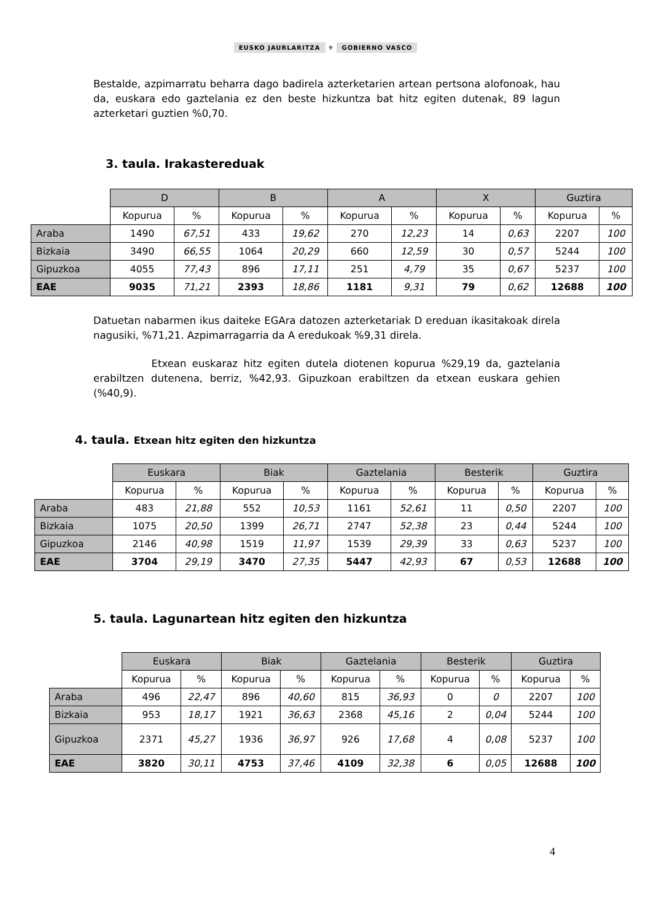EUSKO JAURLARITZA ⚜ GOBIERNO VASCO
Bestalde, azpimarratu beharra dago badirela azterketarien artean pertsona alofonoak, hau da, euskara edo gaztelania ez den beste hizkuntza bat hitz egiten dutenak, 89 lagun azterketari guztien %0,70.
3. taula. Irakastereduak
| | D | | B | | A | | X | | Guztira | |
| | Kopurua | % | Kopurua | % | Kopurua | % | Kopurua | % | Kopurua | % |
| Araba | 1490 | 67,51 | 433 | 19,62 | 270 | 12,23 | 14 | 0,63 | 2207 | 100 |
| Bizkaia | 3490 | 66,55 | 1064 | 20,29 | 660 | 12,59 | 30 | 0,57 | 5244 | 100 |
| Gipuzkoa | 4055 | 77,43 | 896 | 17,11 | 251 | 4,79 | 35 | 0,67 | 5237 | 100 |
| EAE | 9035 | 71,21 | 2393 | 18,86 | 1181 | 9,31 | 79 | 0,62 | 12688 | 100 |
Datuetan nabarmen ikus daiteke EGAra datozen azterketariak D ereduan ikasitakoak direla nagusiki, %71,21. Azpimarragarria da A eredukoak %9,31 direla.
Etxean euskaraz hitz egiten dutela diotenen kopurua %29,19 da, gaztelania erabiltzen dutenena, berriz, %42,93. Gipuzkoan erabiltzen da etxean euskara gehien (%40,9).
4. taula. Etxean hitz egiten den hizkuntza
| | Euskara | | Biak | | Gaztelania | | Besterik | | Guztira | |
| | Kopurua | % | Kopurua | % | Kopurua | % | Kopurua | % | Kopurua | % |
| Araba | 483 | 21,88 | 552 | 10,53 | 1161 | 52,61 | 11 | 0,50 | 2207 | 100 |
| Bizkaia | 1075 | 20,50 | 1399 | 26,71 | 2747 | 52,38 | 23 | 0,44 | 5244 | 100 |
| Gipuzkoa | 2146 | 40,98 | 1519 | 11,97 | 1539 | 29,39 | 33 | 0,63 | 5237 | 100 |
| EAE | 3704 | 29,19 | 3470 | 27,35 | 5447 | 42,93 | 67 | 0,53 | 12688 | 100 |
5. taula. Lagunartean hitz egiten den hizkuntza
| | Euskara | | Biak | | Gaztelania | | Besterik | | Guztira | |
| | Kopurua | % | Kopurua | % | Kopurua | % | Kopurua | % | Kopurua | % |
| Araba | 496 | 22,47 | 896 | 40,60 | 815 | 36,93 | 0 | 0 | 2207 | 100 |
| Bizkaia | 953 | 18,17 | 1921 | 36,63 | 2368 | 45,16 | 2 | 0,04 | 5244 | 100 |
| Gipuzkoa | 2371 | 45,27 | 1936 | 36,97 | 926 | 17,68 | 4 | 0,08 | 5237 | 100 |
| EAE | 3820 | 30,11 | 4753 | 37,46 | 4109 | 32,38 | 6 | 0,05 | 12688 | 100 |
4